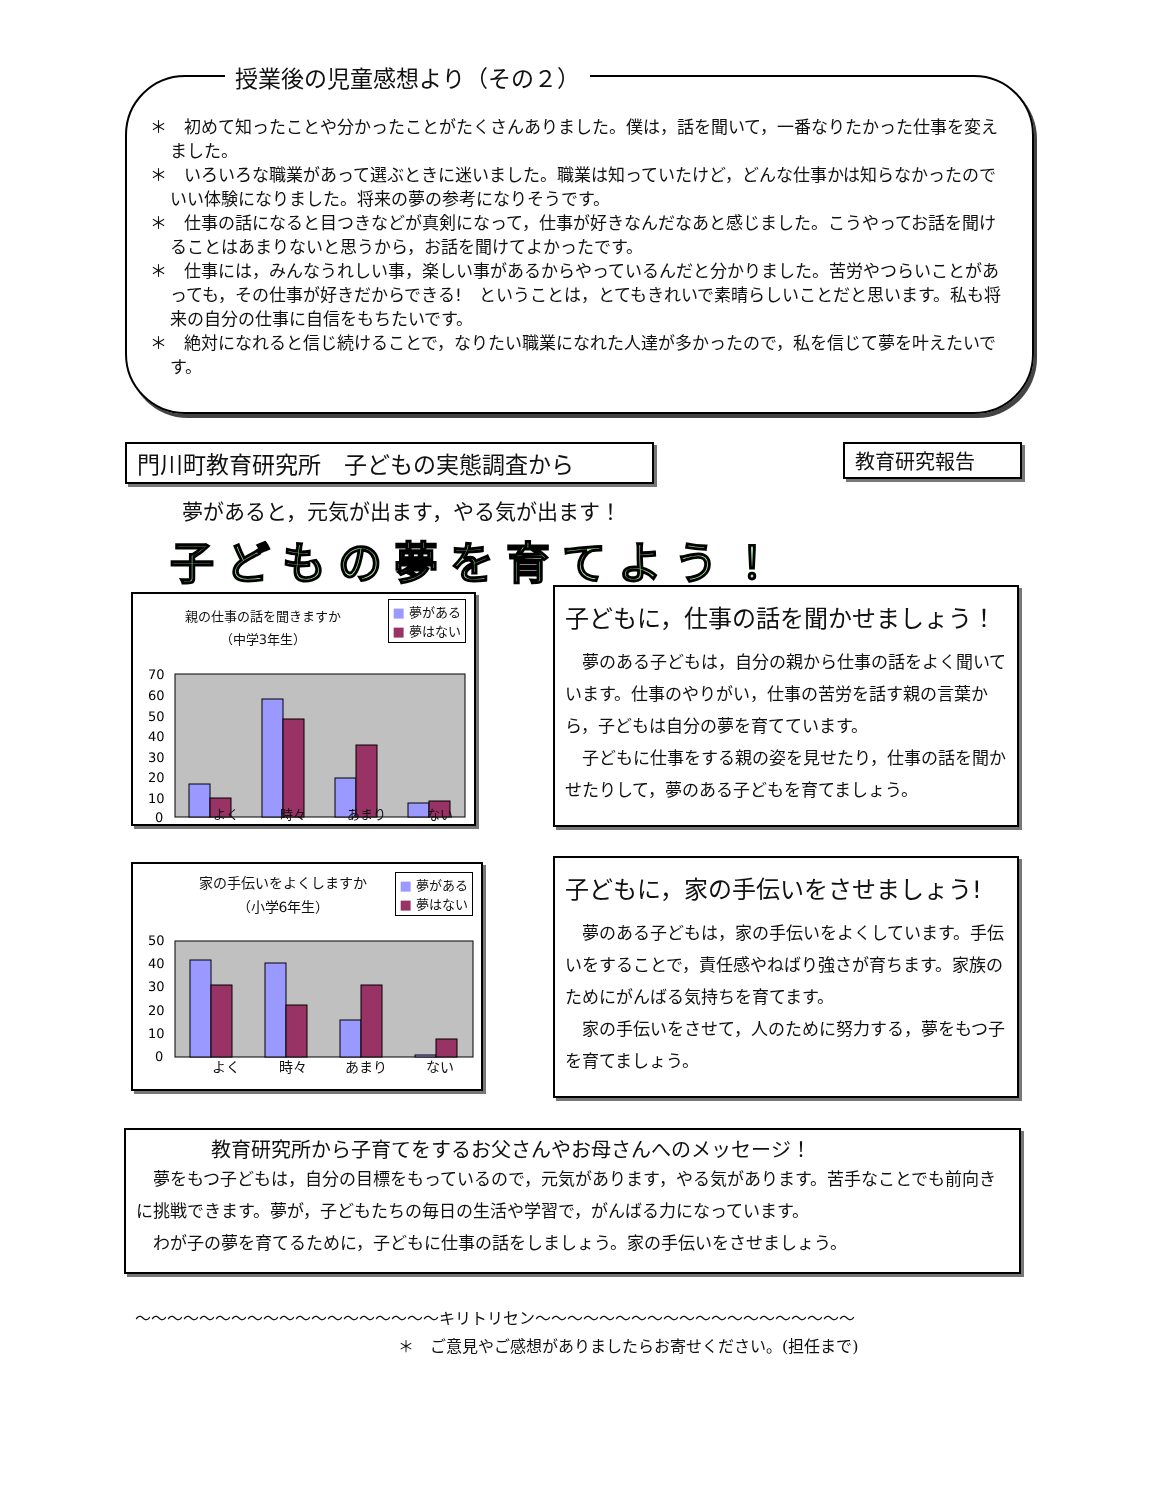授業後の児童感想より（その２）
＊　初めて知ったことや分かったことがたくさんありました。僕は，話を聞いて，一番なりたかった仕事を変えました。
＊　いろいろな職業があって選ぶときに迷いました。職業は知っていたけど，どんな仕事かは知らなかったのでいい体験になりました。将来の夢の参考になりそうです。
＊　仕事の話になると目つきなどが真剣になって，仕事が好きなんだなあと感じました。こうやってお話を聞けることはあまりないと思うから，お話を聞けてよかったです。
＊　仕事には，みんなうれしい事，楽しい事があるからやっているんだと分かりました。苦労やつらいことがあっても，その仕事が好きだからできる!　ということは，とてもきれいで素晴らしいことだと思います。私も将来の自分の仕事に自信をもちたいです。
＊　絶対になれると信じ続けることで，なりたい職業になれた人達が多かったので，私を信じて夢を叶えたいです。
門川町教育研究所　子どもの実態調査から 教育研究報告
夢があると，元気が出ます，やる気が出ます！
子どもの夢を育てよう！
親の仕事の話を聞きますか
（中学3年生）
■ 夢がある
■ 夢はない
70
60
50
40
30
20
10
0
よく 時々 あまり ない
子どもに，仕事の話を聞かせましょう！
　夢のある子どもは，自分の親から仕事の話をよく聞いています。仕事のやりがい，仕事の苦労を話す親の言葉から，子どもは自分の夢を育てています。
　子どもに仕事をする親の姿を見せたり，仕事の話を聞かせたりして，夢のある子どもを育てましょう。
家の手伝いをよくしますか
（小学6年生）
■ 夢がある
■ 夢はない
50
40
30
20
10
0
よく 時々 あまり ない
子どもに，家の手伝いをさせましょう!
　夢のある子どもは，家の手伝いをよくしています。手伝いをすることで，責任感やねばり強さが育ちます。家族のためにがんばる気持ちを育てます。
　家の手伝いをさせて，人のために努力する，夢をもつ子を育てましょう。
教育研究所から子育てをするお父さんやお母さんへのメッセージ！
　夢をもつ子どもは，自分の目標をもっているので，元気があります，やる気があります。苦手なことでも前向きに挑戦できます。夢が，子どもたちの毎日の生活や学習で，がんばる力になっています。
　わが子の夢を育てるために，子どもに仕事の話をしましょう。家の手伝いをさせましょう。
～～～～～～～～～～～～～～～～～～～キリトリセン～～～～～～～～～～～～～～～～～～～～
＊　ご意見やご感想がありましたらお寄せください。(担任まで)